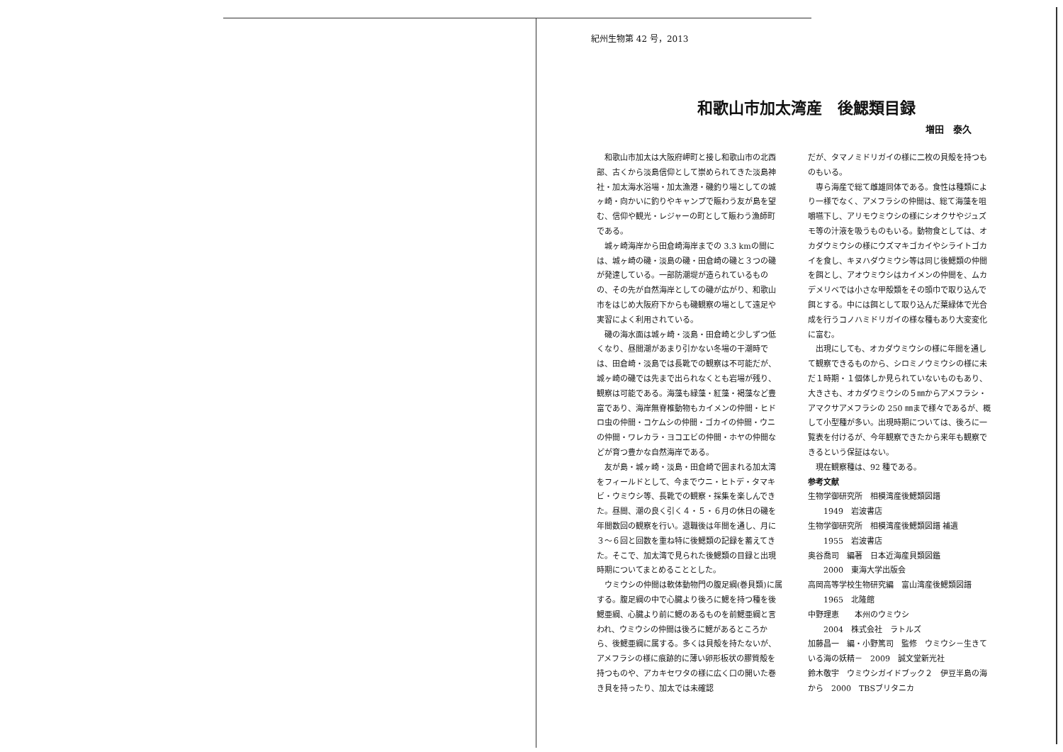紀州生物第 42 号，2013
和歌山市加太湾産　後鰓類目録
増田　泰久
和歌山市加太は大阪府岬町と接し和歌山市の北西部、古くから淡島信仰として崇められてきた淡島神社・加太海水浴場・加太漁港・磯釣り場としての城ヶ崎・向かいに釣りやキャンプで賑わう友が島を望む、信仰や観光・レジャーの町として賑わう漁師町である。
城ヶ崎海岸から田倉崎海岸までの 3.3 kmの間には、城ヶ崎の磯・淡島の磯・田倉崎の磯と３つの磯が発達している。一部防潮堤が造られているものの、その先が自然海岸としての磯が広がり、和歌山市をはじめ大阪府下からも磯観察の場として遠足や実習によく利用されている。
磯の海水面は城ヶ崎・淡島・田倉崎と少しずつ低くなり、昼間潮があまり引かない冬場の干潮時では、田倉崎・淡島では長靴での観察は不可能だが、城ヶ崎の磯では先まで出られなくとも岩場が残り、観察は可能である。海藻も緑藻・紅藻・褐藻など豊富であり、海岸無脊椎動物もカイメンの仲間・ヒドロ虫の仲間・コケムシの仲間・ゴカイの仲間・ウニの仲間・ワレカラ・ヨコエビの仲間・ホヤの仲間などが育つ豊かな自然海岸である。
友が島・城ヶ崎・淡島・田倉崎で囲まれる加太湾をフィールドとして、今までウニ・ヒトデ・タマキビ・ウミウシ等、長靴での観察・採集を楽しんできた。昼間、潮の良く引く４・５・６月の休日の磯を年間数回の観察を行い。退職後は年間を通し、月に３～６回と回数を重ね特に後鰓類の記録を蓄えてきた。そこで、加太湾で見られた後鰓類の目録と出現時期についてまとめることとした。
ウミウシの仲間は軟体動物門の腹足綱(巻貝類)に属する。腹足綱の中で心臓より後ろに鰓を持つ種を後鰓亜綱、心臓より前に鰓のあるものを前鰓亜綱と言われ、ウミウシの仲間は後ろに鰓があるところから、後鰓亜綱に属する。多くは貝殻を持たないが、アメフラシの様に痕跡的に薄い卵形板状の膠質殻を持つものや、アカキセワタの様に広く口の開いた巻き貝を持ったり、加太では未確認
だが、タマノミドリガイの様に二枚の貝殻を持つものもいる。
専ら海産で総て雌雄同体である。食性は種類により一様でなく、アメフラシの仲間は、総て海藻を咀嚼嚥下し、アリモウミウシの様にシオクサやジュズモ等の汁液を吸うものもいる。動物食としては、オカダウミウシの様にウズマキゴカイやシライトゴカイを食し、キヌハダウミウシ等は同じ後鰓類の仲間を餌とし、アオウミウシはカイメンの仲間を、ムカデメリベでは小さな甲殻類をその頭巾で取り込んで餌とする。中には餌として取り込んだ葉緑体で光合成を行うコノハミドリガイの様な種もあり大変変化に富む。
出現にしても、オカダウミウシの様に年間を通して観察できるものから、シロミノウミウシの様に未だ１時期・１個体しか見られていないものもあり、大きさも、オカダウミウシの５㎜からアメフラシ・アマクサアメフラシの 250 ㎜まで様々であるが、概して小型種が多い。出現時期については、後ろに一覧表を付けるが、今年観察できたから来年も観察できるという保証はない。
現在観察種は、92 種である。
参考文献
生物学御研究所　相模湾産後鰓類図譜
1949　岩波書店
生物学御研究所　相模湾産後鰓類図譜 補遺
1955　岩波書店
奥谷喬司　編著　日本近海産貝類図鑑
2000　東海大学出版会
高岡高等学校生物研究編　富山湾産後鰓類図譜
1965　北隆館
中野理恵　　本州のウミウシ
2004　株式会社　ラトルズ
加藤昌一　編・小野篤司　監修　ウミウシ－生きている海の妖精－　2009　誠文堂新光社
鈴木敬宇　ウミウシガイドブック２　伊豆半島の海から　2000　TBSブリタニカ